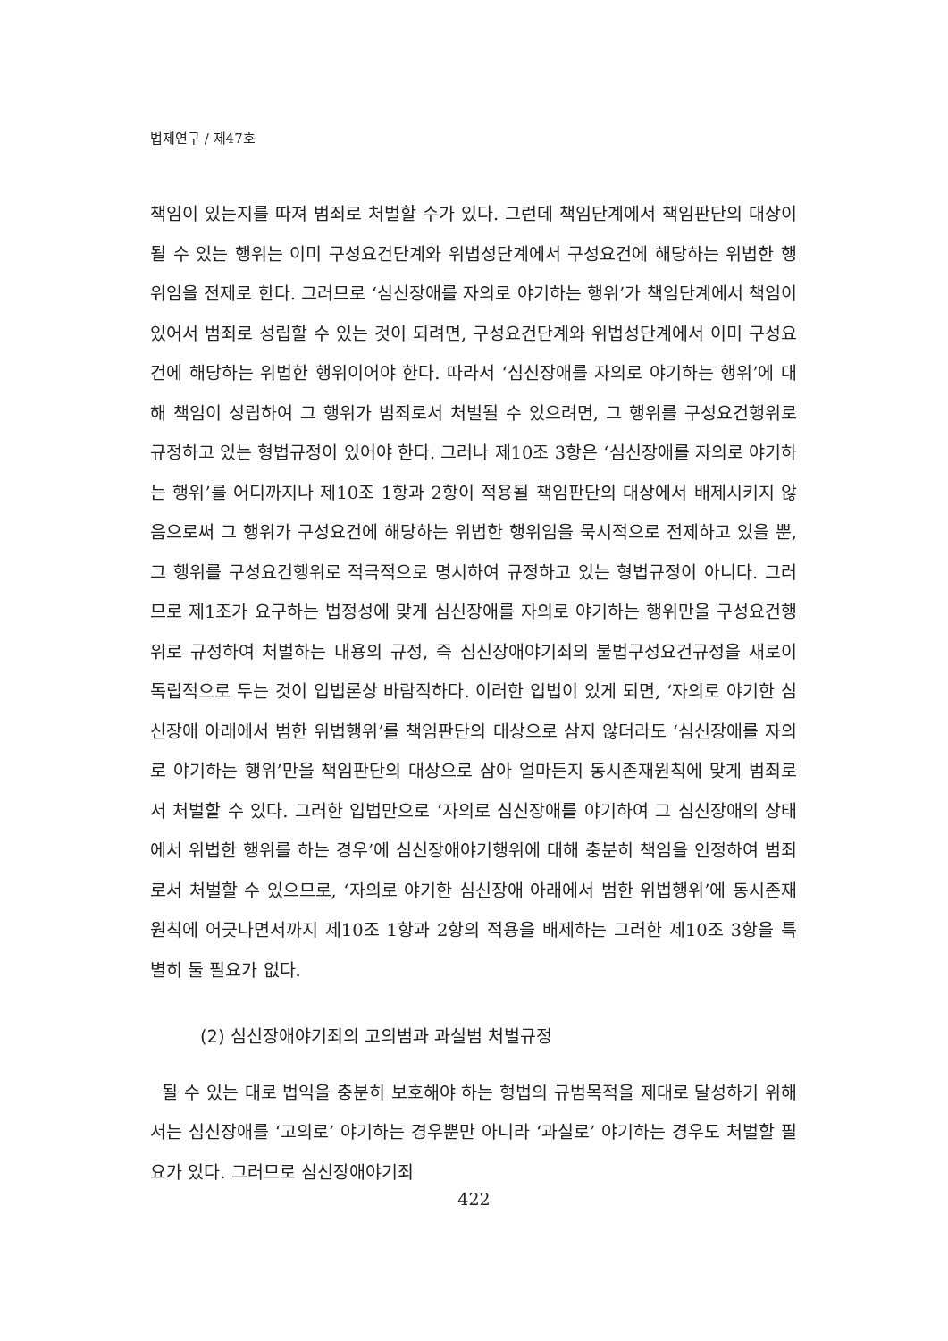법제연구 / 제47호
책임이 있는지를 따져 범죄로 처벌할 수가 있다. 그런데 책임단계에서 책임판단의 대상이 될 수 있는 행위는 이미 구성요건단계와 위법성단계에서 구성요건에 해당하는 위법한 행위임을 전제로 한다. 그러므로 ‘심신장애를 자의로 야기하는 행위’가 책임단계에서 책임이 있어서 범죄로 성립할 수 있는 것이 되려면, 구성요건단계와 위법성단계에서 이미 구성요건에 해당하는 위법한 행위이어야 한다. 따라서 ‘심신장애를 자의로 야기하는 행위’에 대해 책임이 성립하여 그 행위가 범죄로서 처벌될 수 있으려면, 그 행위를 구성요건행위로 규정하고 있는 형법규정이 있어야 한다. 그러나 제10조 3항은 ‘심신장애를 자의로 야기하는 행위’를 어디까지나 제10조 1항과 2항이 적용될 책임판단의 대상에서 배제시키지 않음으로써 그 행위가 구성요건에 해당하는 위법한 행위임을 묵시적으로 전제하고 있을 뿐, 그 행위를 구성요건행위로 적극적으로 명시하여 규정하고 있는 형법규정이 아니다. 그러므로 제1조가 요구하는 법정성에 맞게 심신장애를 자의로 야기하는 행위만을 구성요건행위로 규정하여 처벌하는 내용의 규정, 즉 심신장애야기죄의 불법구성요건규정을 새로이 독립적으로 두는 것이 입법론상 바람직하다. 이러한 입법이 있게 되면, ‘자의로 야기한 심신장애 아래에서 범한 위법행위’를 책임판단의 대상으로 삼지 않더라도 ‘심신장애를 자의로 야기하는 행위’만을 책임판단의 대상으로 삼아 얼마든지 동시존재원칙에 맞게 범죄로서 처벌할 수 있다. 그러한 입법만으로 ‘자의로 심신장애를 야기하여 그 심신장애의 상태에서 위법한 행위를 하는 경우’에 심신장애야기행위에 대해 충분히 책임을 인정하여 범죄로서 처벌할 수 있으므로, ‘자의로 야기한 심신장애 아래에서 범한 위법행위’에 동시존재원칙에 어긋나면서까지 제10조 1항과 2항의 적용을 배제하는 그러한 제10조 3항을 특별히 둘 필요가 없다.
(2) 심신장애야기죄의 고의범과 과실범 처벌규정
될 수 있는 대로 법익을 충분히 보호해야 하는 형법의 규범목적을 제대로 달성하기 위해서는 심신장애를 ‘고의로’ 야기하는 경우뿐만 아니라 ‘과실로’ 야기하는 경우도 처벌할 필요가 있다. 그러므로 심신장애야기죄
422